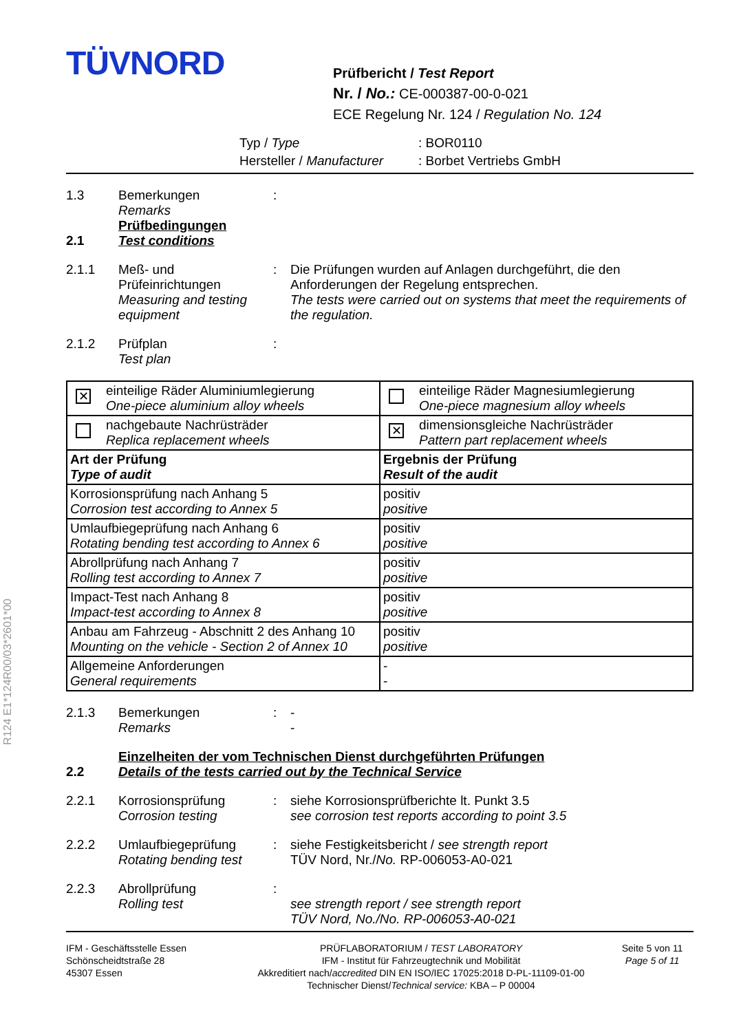R124 E1*124R00/03*2601*00
TÜVNORD
Prüfbericht / Test Report
Nr. / No.: CE-000387-00-0-021
ECE Regelung Nr. 124 / Regulation No. 124
Typ / Type
Hersteller / Manufacturer
: BOR0110
: Borbet Vertriebs GmbH
1.3 Bemerkungen
Remarks
:
2.1 Prüfbedingungen
Test conditions
2.1.1 Meß- und Prüfeinrichtungen
Measuring and testing equipment
: Die Prüfungen wurden auf Anlagen durchgeführt, die den Anforderungen der Regelung entsprechen.
The tests were carried out on systems that meet the requirements of the regulation.
2.1.2 Prüfplan
Test plan
:
| ✕ einteilige Räder Aluminiumlegierung One-piece aluminium alloy wheels | einteilige Räder Magnesiumlegierung One-piece magnesium alloy wheels |
| nachgebaute Nachrüsträder Replica replacement wheels | ✕ dimensionsgleiche Nachrüsträder Pattern part replacement wheels |
| Art der Prüfung Type of audit | Ergebnis der Prüfung Result of the audit |
| Korrosionsprüfung nach Anhang 5 Corrosion test according to Annex 5 | positiv positive |
| Umlaufbiegeprüfung nach Anhang 6 Rotating bending test according to Annex 6 | positiv positive |
| Abrollprüfung nach Anhang 7 Rolling test according to Annex 7 | positiv positive |
| Impact-Test nach Anhang 8 Impact-test according to Annex 8 | positiv positive |
| Anbau am Fahrzeug - Abschnitt 2 des Anhang 10 Mounting on the vehicle - Section 2 of Annex 10 | positiv positive |
| Allgemeine Anforderungen General requirements | - - |
2.1.3 Bemerkungen
Remarks
: -
-
2.2 Einzelheiten der vom Technischen Dienst durchgeführten Prüfungen
Details of the tests carried out by the Technical Service
2.2.1 Korrosionsprüfung
Corrosion testing
: siehe Korrosionsprüfberichte lt. Punkt 3.5
see corrosion test reports according to point 3.5
2.2.2 Umlaufbiegeprüfung
Rotating bending test
: siehe Festigkeitsbericht / see strength report
TÜV Nord, Nr./No. RP-006053-A0-021
2.2.3 Abrollprüfung
Rolling test
:
see strength report / see strength report
TÜV Nord, No./No. RP-006053-A0-021
IFM - Geschäftsstelle Essen
Schönscheidtstraße 28
45307 Essen
PRÜFLABORATORIUM / TEST LABORATORY
IFM - Institut für Fahrzeugtechnik und Mobilität
Akkreditiert nach/accredited DIN EN ISO/IEC 17025:2018 D-PL-11109-01-00
Technischer Dienst/Technical service: KBA – P 00004
Seite 5 von 11
Page 5 of 11